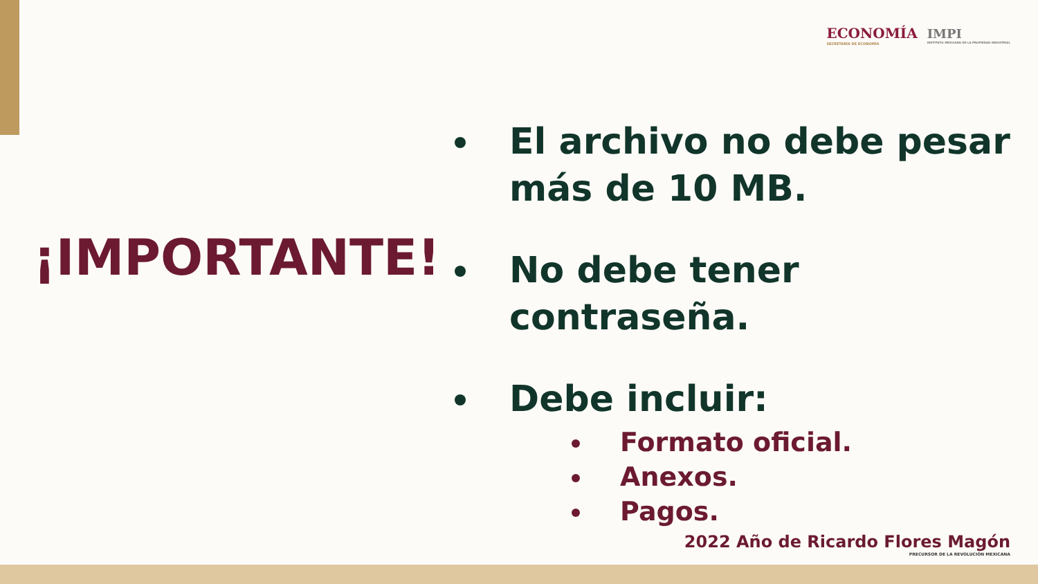ECONOMÍA
SECRETARÍA DE ECONOMÍA
IMPI
INSTITUTO MEXICANO DE LA PROPIEDAD INDUSTRIAL
¡IMPORTANTE!
El archivo no debe pesar más de 10 MB.
No debe tener contraseña.
Debe incluir:
Formato oficial.
Anexos.
Pagos.
2022 Año de Ricardo Flores Magón
PRECURSOR DE LA REVOLUCIÓN MEXICANA